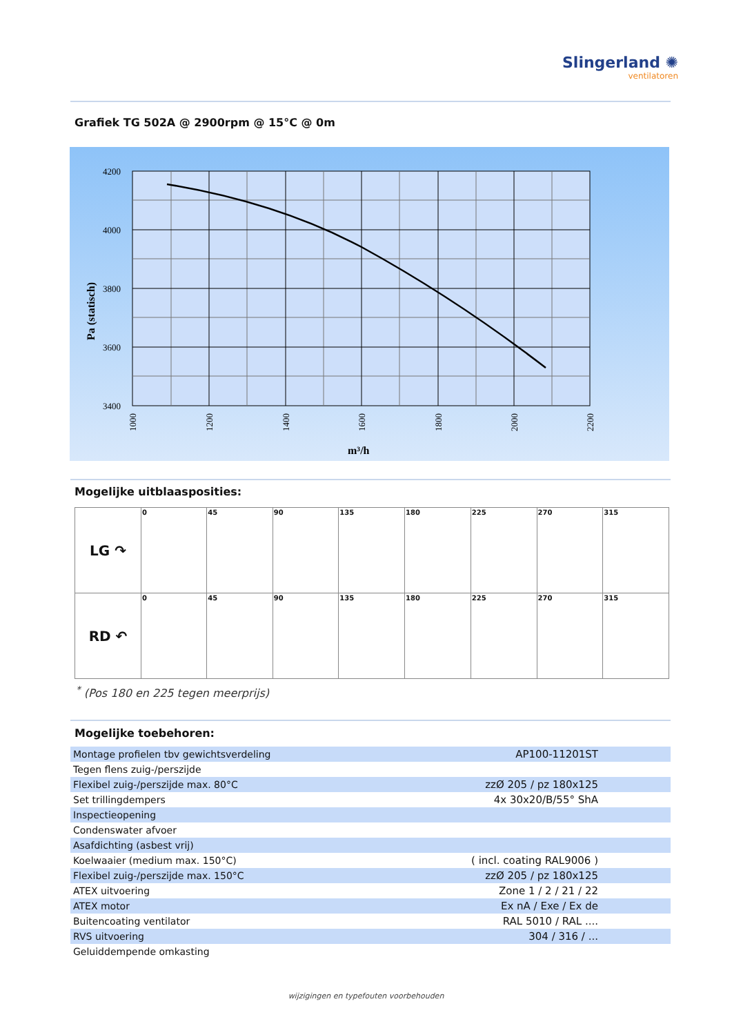Slingerland ✺
ventilatoren
Grafiek TG 502A @ 2900rpm @ 15°C @ 0m
4200
4000
3800
3600
3400
Pa (statisch)
1000
1200
1400
1600
1800
2000
2200
m³/h
Mogelijke uitblaasposities:
| LG ↷ | 0 | 45 | 90 | 135 | 180 | 225 | 270 | 315 |
| RD ↶ | 0 | 45 | 90 | 135 | 180 | 225 | 270 | 315 |
<sup>*</sup> (Pos 180 en 225 tegen meerprijs)
Mogelijke toebehoren:
| Montage profielen tbv gewichtsverdeling | AP100-11201ST |
| Tegen flens zuig-/perszijde | |
| Flexibel zuig-/perszijde max. 80°C | zzØ 205 / pz 180x125 |
| Set trillingdempers | 4x 30x20/B/55° ShA |
| Inspectieopening | |
| Condenswater afvoer | |
| Asafdichting (asbest vrij) | |
| Koelwaaier (medium max. 150°C) | ( incl. coating RAL9006 ) |
| Flexibel zuig-/perszijde max. 150°C | zzØ 205 / pz 180x125 |
| ATEX uitvoering | Zone 1 / 2 / 21 / 22 |
| ATEX motor | Ex nA / Exe / Ex de |
| Buitencoating ventilator | RAL 5010 / RAL .... |
| RVS uitvoering | 304 / 316 / ... |
| Geluiddempende omkasting | |
wijzigingen en typefouten voorbehouden